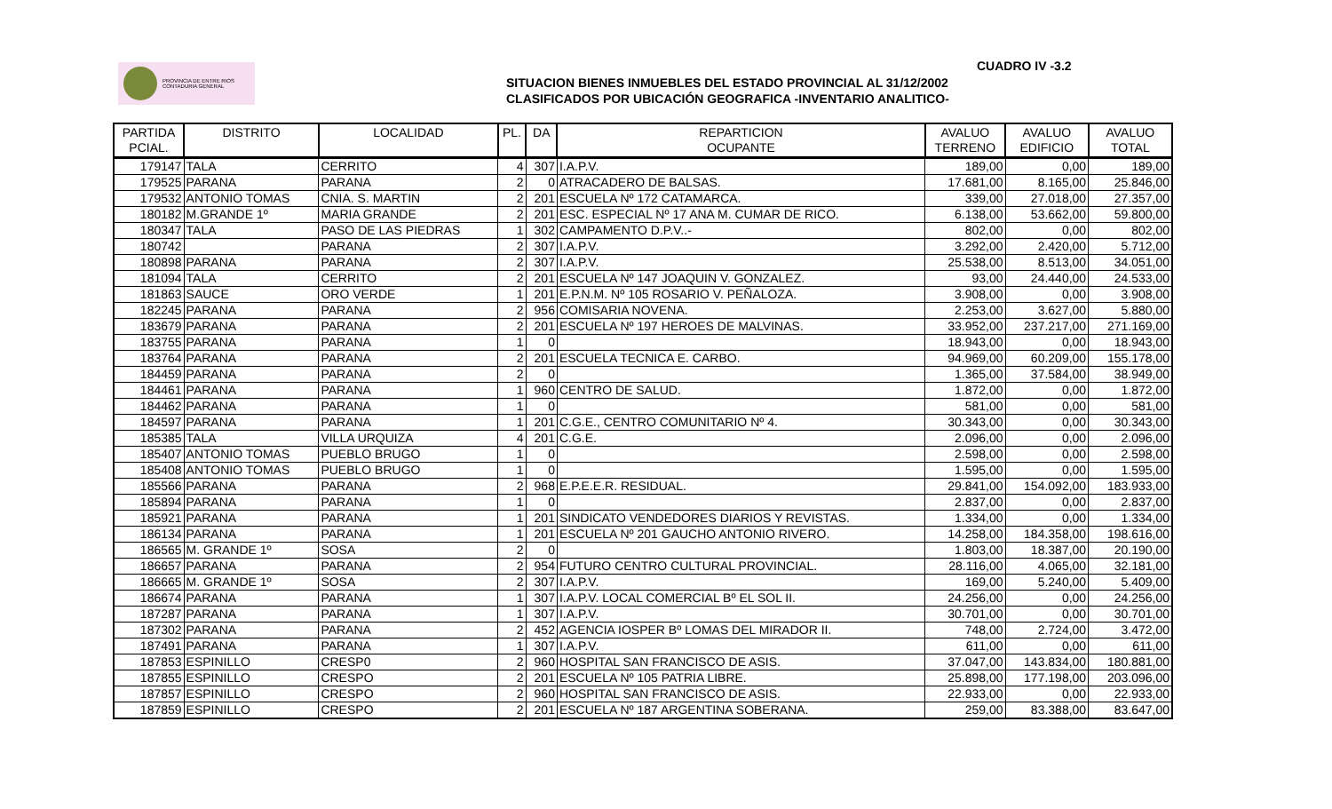PROVINCIA DE ENTRE RIOS
CONTADURIA GENERAL
CUADRO IV -3.2
SITUACION BIENES INMUEBLES DEL ESTADO PROVINCIAL AL 31/12/2002
CLASIFICADOS POR UBICACIÓN GEOGRAFICA -INVENTARIO ANALITICO-
| PARTIDA PCIAL. | DISTRITO | LOCALIDAD | PL. | DA | REPARTICION OCUPANTE | AVALUO TERRENO | AVALUO EDIFICIO | AVALUO TOTAL |
| --- | --- | --- | --- | --- | --- | --- | --- | --- |
| 179147 | TALA | CERRITO | 4 | 307 | I.A.P.V. | 189,00 | 0,00 | 189,00 |
| 179525 | PARANA | PARANA | 2 | 0 | ATRACADERO DE BALSAS. | 17.681,00 | 8.165,00 | 25.846,00 |
| 179532 | ANTONIO TOMAS | CNIA. S. MARTIN | 2 | 201 | ESCUELA Nº 172 CATAMARCA. | 339,00 | 27.018,00 | 27.357,00 |
| 180182 | M.GRANDE 1º | MARIA GRANDE | 2 | 201 | ESC. ESPECIAL Nº 17 ANA M. CUMAR DE RICO. | 6.138,00 | 53.662,00 | 59.800,00 |
| 180347 | TALA | PASO DE LAS PIEDRAS | 1 | 302 | CAMPAMENTO D.P.V..- | 802,00 | 0,00 | 802,00 |
| 180742 | | PARANA | 2 | 307 | I.A.P.V. | 3.292,00 | 2.420,00 | 5.712,00 |
| 180898 | PARANA | PARANA | 2 | 307 | I.A.P.V. | 25.538,00 | 8.513,00 | 34.051,00 |
| 181094 | TALA | CERRITO | 2 | 201 | ESCUELA Nº 147 JOAQUIN V. GONZALEZ. | 93,00 | 24.440,00 | 24.533,00 |
| 181863 | SAUCE | ORO VERDE | 1 | 201 | E.P.N.M. Nº 105 ROSARIO V. PEÑALOZA. | 3.908,00 | 0,00 | 3.908,00 |
| 182245 | PARANA | PARANA | 2 | 956 | COMISARIA NOVENA. | 2.253,00 | 3.627,00 | 5.880,00 |
| 183679 | PARANA | PARANA | 2 | 201 | ESCUELA Nº 197 HEROES DE MALVINAS. | 33.952,00 | 237.217,00 | 271.169,00 |
| 183755 | PARANA | PARANA | 1 | 0 | | 18.943,00 | 0,00 | 18.943,00 |
| 183764 | PARANA | PARANA | 2 | 201 | ESCUELA TECNICA E. CARBO. | 94.969,00 | 60.209,00 | 155.178,00 |
| 184459 | PARANA | PARANA | 2 | 0 | | 1.365,00 | 37.584,00 | 38.949,00 |
| 184461 | PARANA | PARANA | 1 | 960 | CENTRO DE SALUD. | 1.872,00 | 0,00 | 1.872,00 |
| 184462 | PARANA | PARANA | 1 | 0 | | 581,00 | 0,00 | 581,00 |
| 184597 | PARANA | PARANA | 1 | 201 | C.G.E., CENTRO COMUNITARIO Nº 4. | 30.343,00 | 0,00 | 30.343,00 |
| 185385 | TALA | VILLA URQUIZA | 4 | 201 | C.G.E. | 2.096,00 | 0,00 | 2.096,00 |
| 185407 | ANTONIO TOMAS | PUEBLO BRUGO | 1 | 0 | | 2.598,00 | 0,00 | 2.598,00 |
| 185408 | ANTONIO TOMAS | PUEBLO BRUGO | 1 | 0 | | 1.595,00 | 0,00 | 1.595,00 |
| 185566 | PARANA | PARANA | 2 | 968 | E.P.E.E.R. RESIDUAL. | 29.841,00 | 154.092,00 | 183.933,00 |
| 185894 | PARANA | PARANA | 1 | 0 | | 2.837,00 | 0,00 | 2.837,00 |
| 185921 | PARANA | PARANA | 1 | 201 | SINDICATO VENDEDORES DIARIOS Y REVISTAS. | 1.334,00 | 0,00 | 1.334,00 |
| 186134 | PARANA | PARANA | 1 | 201 | ESCUELA Nº 201 GAUCHO ANTONIO RIVERO. | 14.258,00 | 184.358,00 | 198.616,00 |
| 186565 | M. GRANDE 1º | SOSA | 2 | 0 | | 1.803,00 | 18.387,00 | 20.190,00 |
| 186657 | PARANA | PARANA | 2 | 954 | FUTURO CENTRO CULTURAL PROVINCIAL. | 28.116,00 | 4.065,00 | 32.181,00 |
| 186665 | M. GRANDE 1º | SOSA | 2 | 307 | I.A.P.V. | 169,00 | 5.240,00 | 5.409,00 |
| 186674 | PARANA | PARANA | 1 | 307 | I.A.P.V. LOCAL COMERCIAL Bº EL SOL II. | 24.256,00 | 0,00 | 24.256,00 |
| 187287 | PARANA | PARANA | 1 | 307 | I.A.P.V. | 30.701,00 | 0,00 | 30.701,00 |
| 187302 | PARANA | PARANA | 2 | 452 | AGENCIA IOSPER Bº LOMAS DEL MIRADOR II. | 748,00 | 2.724,00 | 3.472,00 |
| 187491 | PARANA | PARANA | 1 | 307 | I.A.P.V. | 611,00 | 0,00 | 611,00 |
| 187853 | ESPINILLO | CRESP0 | 2 | 960 | HOSPITAL SAN FRANCISCO DE ASIS. | 37.047,00 | 143.834,00 | 180.881,00 |
| 187855 | ESPINILLO | CRESPO | 2 | 201 | ESCUELA Nº 105 PATRIA LIBRE. | 25.898,00 | 177.198,00 | 203.096,00 |
| 187857 | ESPINILLO | CRESPO | 2 | 960 | HOSPITAL SAN FRANCISCO DE ASIS. | 22.933,00 | 0,00 | 22.933,00 |
| 187859 | ESPINILLO | CRESPO | 2 | 201 | ESCUELA Nº 187 ARGENTINA SOBERANA. | 259,00 | 83.388,00 | 83.647,00 |